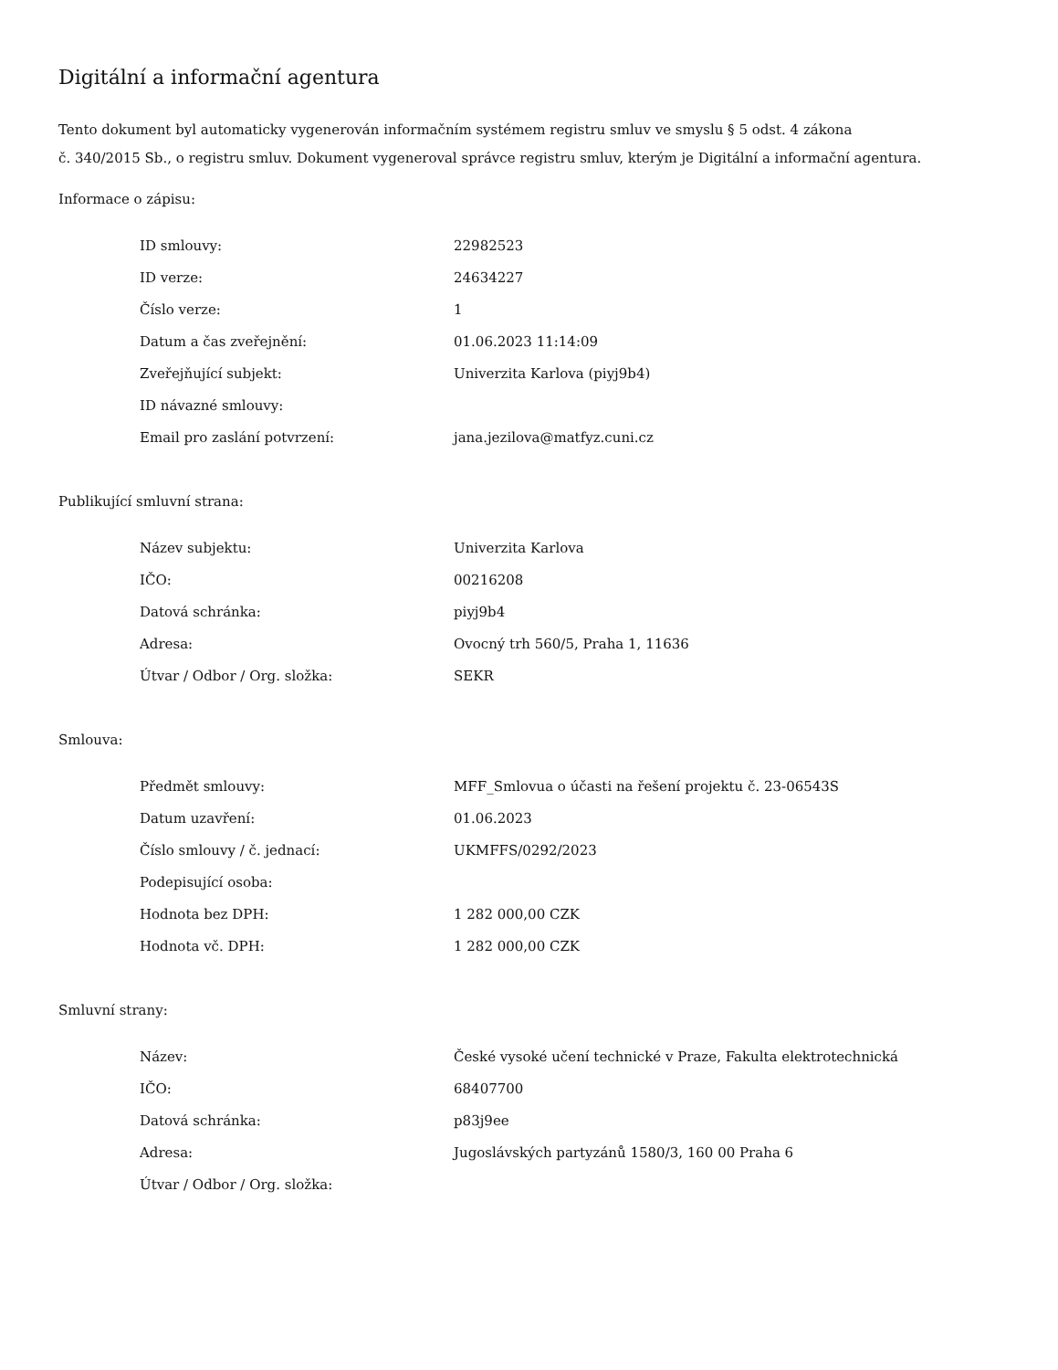Digitální a informační agentura
Tento dokument byl automaticky vygenerován informačním systémem registru smluv ve smyslu § 5 odst. 4 zákona
č. 340/2015 Sb., o registru smluv. Dokument vygeneroval správce registru smluv, kterým je Digitální a informační agentura.
Informace o zápisu:
| ID smlouvy: | 22982523 |
| ID verze: | 24634227 |
| Číslo verze: | 1 |
| Datum a čas zveřejnění: | 01.06.2023 11:14:09 |
| Zveřejňující subjekt: | Univerzita Karlova (piyj9b4) |
| ID návazné smlouvy: | |
| Email pro zaslání potvrzení: | jana.jezilova@matfyz.cuni.cz |
Publikující smluvní strana:
| Název subjektu: | Univerzita Karlova |
| IČO: | 00216208 |
| Datová schránka: | piyj9b4 |
| Adresa: | Ovocný trh 560/5, Praha 1, 11636 |
| Útvar / Odbor / Org. složka: | SEKR |
Smlouva:
| Předmět smlouvy: | MFF_Smlovua o účasti na řešení projektu č. 23-06543S |
| Datum uzavření: | 01.06.2023 |
| Číslo smlouvy / č. jednací: | UKMFFS/0292/2023 |
| Podepisující osoba: | |
| Hodnota bez DPH: | 1 282 000,00 CZK |
| Hodnota vč. DPH: | 1 282 000,00 CZK |
Smluvní strany:
| Název: | České vysoké učení technické v Praze, Fakulta elektrotechnická |
| IČO: | 68407700 |
| Datová schránka: | p83j9ee |
| Adresa: | Jugoslávských partyzánů 1580/3, 160 00 Praha 6 |
| Útvar / Odbor / Org. složka: | |